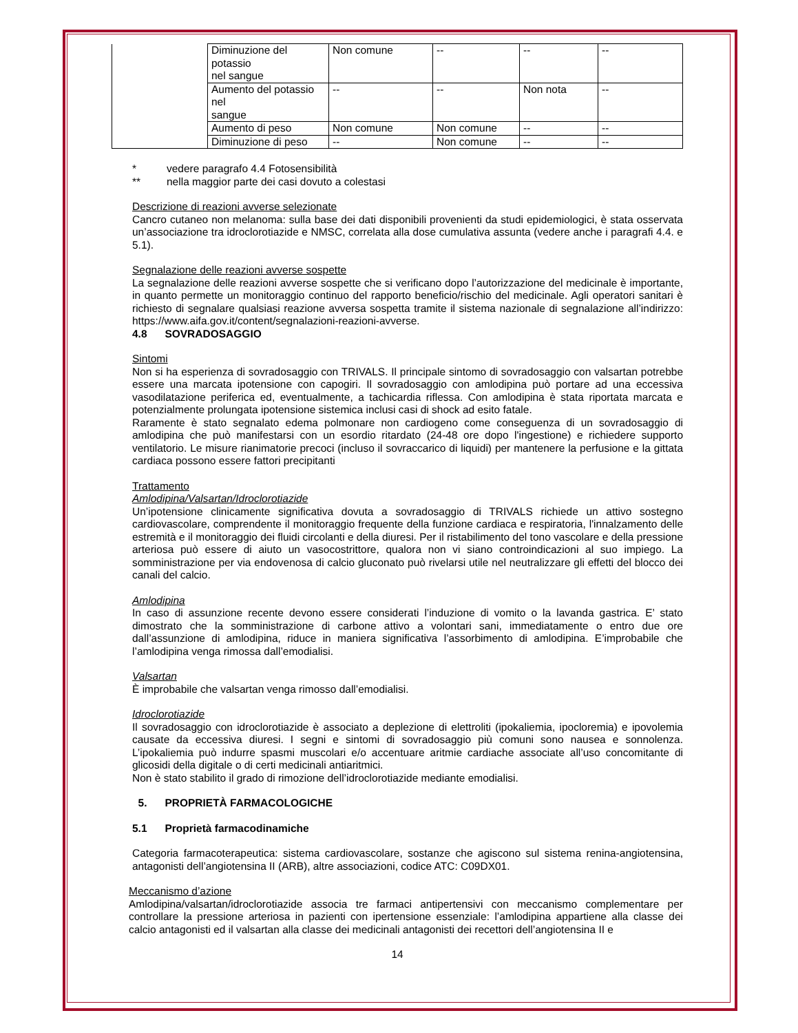| | Diminuzione del potassio nel sangue | Non comune | -- | -- | -- |
| | Aumento del potassio nel sangue | -- | -- | Non nota | -- |
| | Aumento di peso | Non comune | Non comune | -- | -- |
| | Diminuzione di peso | -- | Non comune | -- | -- |
* vedere paragrafo 4.4 Fotosensibilità
** nella maggior parte dei casi dovuto a colestasi
Descrizione di reazioni avverse selezionate
Cancro cutaneo non melanoma: sulla base dei dati disponibili provenienti da studi epidemiologici, è stata osservata un’associazione tra idroclorotiazide e NMSC, correlata alla dose cumulativa assunta (vedere anche i paragrafi 4.4. e 5.1).
Segnalazione delle reazioni avverse sospette
La segnalazione delle reazioni avverse sospette che si verificano dopo l’autorizzazione del medicinale è importante, in quanto permette un monitoraggio continuo del rapporto beneficio/rischio del medicinale. Agli operatori sanitari è richiesto di segnalare qualsiasi reazione avversa sospetta tramite il sistema nazionale di segnalazione all’indirizzo: https://www.aifa.gov.it/content/segnalazioni-reazioni-avverse.
4.8 SOVRADOSAGGIO
Sintomi
Non si ha esperienza di sovradosaggio con TRIVALS. Il principale sintomo di sovradosaggio con valsartan potrebbe essere una marcata ipotensione con capogiri. Il sovradosaggio con amlodipina può portare ad una eccessiva vasodilatazione periferica ed, eventualmente, a tachicardia riflessa. Con amlodipina è stata riportata marcata e potenzialmente prolungata ipotensione sistemica inclusi casi di shock ad esito fatale.
Raramente è stato segnalato edema polmonare non cardiogeno come conseguenza di un sovradosaggio di amlodipina che può manifestarsi con un esordio ritardato (24-48 ore dopo l'ingestione) e richiedere supporto ventilatorio. Le misure rianimatorie precoci (incluso il sovraccarico di liquidi) per mantenere la perfusione e la gittata cardiaca possono essere fattori precipitanti
Trattamento
Amlodipina/Valsartan/Idroclorotiazide
Un’ipotensione clinicamente significativa dovuta a sovradosaggio di TRIVALS richiede un attivo sostegno cardiovascolare, comprendente il monitoraggio frequente della funzione cardiaca e respiratoria, l'innalzamento delle estremità e il monitoraggio dei fluidi circolanti e della diuresi. Per il ristabilimento del tono vascolare e della pressione arteriosa può essere di aiuto un vasocostrittore, qualora non vi siano controindicazioni al suo impiego. La somministrazione per via endovenosa di calcio gluconato può rivelarsi utile nel neutralizzare gli effetti del blocco dei canali del calcio.
Amlodipina
In caso di assunzione recente devono essere considerati l’induzione di vomito o la lavanda gastrica. E’ stato dimostrato che la somministrazione di carbone attivo a volontari sani, immediatamente o entro due ore dall’assunzione di amlodipina, riduce in maniera significativa l’assorbimento di amlodipina. E’improbabile che l’amlodipina venga rimossa dall’emodialisi.
Valsartan
È improbabile che valsartan venga rimosso dall’emodialisi.
Idroclorotiazide
Il sovradosaggio con idroclorotiazide è associato a deplezione di elettroliti (ipokaliemia, ipocloremia) e ipovolemia causate da eccessiva diuresi. I segni e sintomi di sovradosaggio più comuni sono nausea e sonnolenza. L’ipokaliemia può indurre spasmi muscolari e/o accentuare aritmie cardiache associate all’uso concomitante di glicosidi della digitale o di certi medicinali antiaritmici.
Non è stato stabilito il grado di rimozione dell’idroclorotiazide mediante emodialisi.
5. PROPRIETÀ FARMACOLOGICHE
5.1 Proprietà farmacodinamiche
Categoria farmacoterapeutica: sistema cardiovascolare, sostanze che agiscono sul sistema renina-angiotensina, antagonisti dell’angiotensina II (ARB), altre associazioni, codice ATC: C09DX01.
Meccanismo d’azione
Amlodipina/valsartan/idroclorotiazide associa tre farmaci antipertensivi con meccanismo complementare per controllare la pressione arteriosa in pazienti con ipertensione essenziale: l’amlodipina appartiene alla classe dei calcio antagonisti ed il valsartan alla classe dei medicinali antagonisti dei recettori dell’angiotensina II e
14